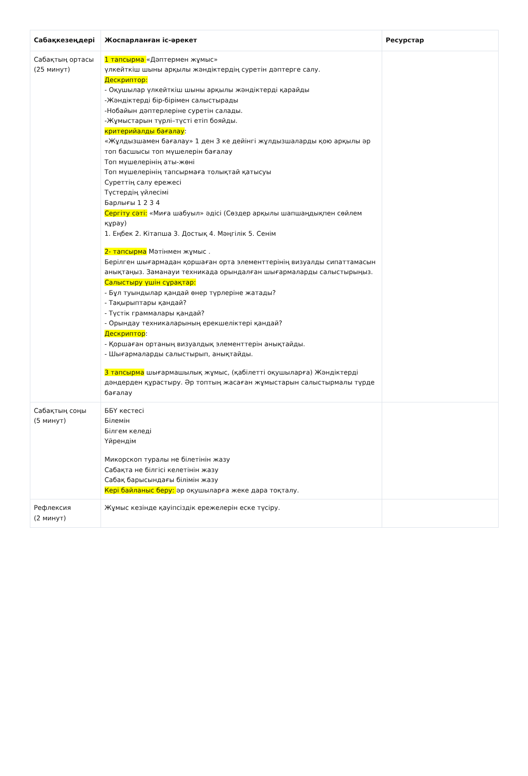| Сабақкезеңдері | Жоспарланған іс-әрекет | Ресурстар |
| --- | --- | --- |
| Сабақтың ортасы (25 минут) | 1 тапсырма «Дәптермен жұмыс» үлкейткіш шыны арқылы жәндіктердің суретін дәптерге салу. Дескриптор: - Оқушылар үлкейткіш шыны арқылы жәндіктерді қарайды -Жәндіктерді бір-бірімен салыстырады -Нобайын дәптерлеріне суретін салады. -Жұмыстарын түрлі–түсті етіп бояйды. критерийалды бағалау : «Жұлдызшамен бағалау» 1 ден 3 ке дейінгі жұлдызшаларды қою арқылы әр топ басшысы топ мүшелерін бағалау Топ мүшелерінің аты-жөні Топ мүшелерінің тапсырмаға толықтай қатысуы Суреттің салу ережесі Түстердің үйлесімі Барлығы 1 2 3 4 Сергіту сәті: «Миға шабуыл» әдісі (Сөздер арқылы шапшаңдықпен сөйлем құрау) 1. Еңбек 2. Кітапша 3. Достық 4. Мәңгілік 5. Сенім 2- тапсырма Мәтінмен жұмыс . Берілген шығармадан қоршаған орта элементтерінің визуалды сипаттамасын анықтаңыз. Заманауи техникада орындалған шығармаларды салыстырыңыз. Салыстыру үшін сұрақтар: - Бұл туындылар қандай өнер түрлеріне жатады? - Тақырыптары қандай? - Түстік граммалары қандай? - Орындау техникаларының ерекшеліктері қандай? Дескриптор : - Қоршаған ортаның визуалдық элементтерін анықтайды. - Шығармаларды салыстырып, анықтайды. 3 тапсырма шығармашылық жұмыс, (қабілетті оқушыларға) Жәндіктерді дәндерден құрастыру. Әр топтың жасаған жұмыстарын салыстырмалы түрде бағалау | |
| Сабақтың соңы (5 минут) | ББҮ кестесі Білемін Білгем келеді Үйрендім Микорскоп туралы не білетінін жазу Сабақта не білгісі келетінін жазу Сабақ барысындағы білімін жазу Кері байланыс беру: әр оқушыларға жеке дара тоқталу. | |
| Рефлексия (2 минут) | Жұмыс кезінде қауіпсіздік ережелерін еске түсіру. | |